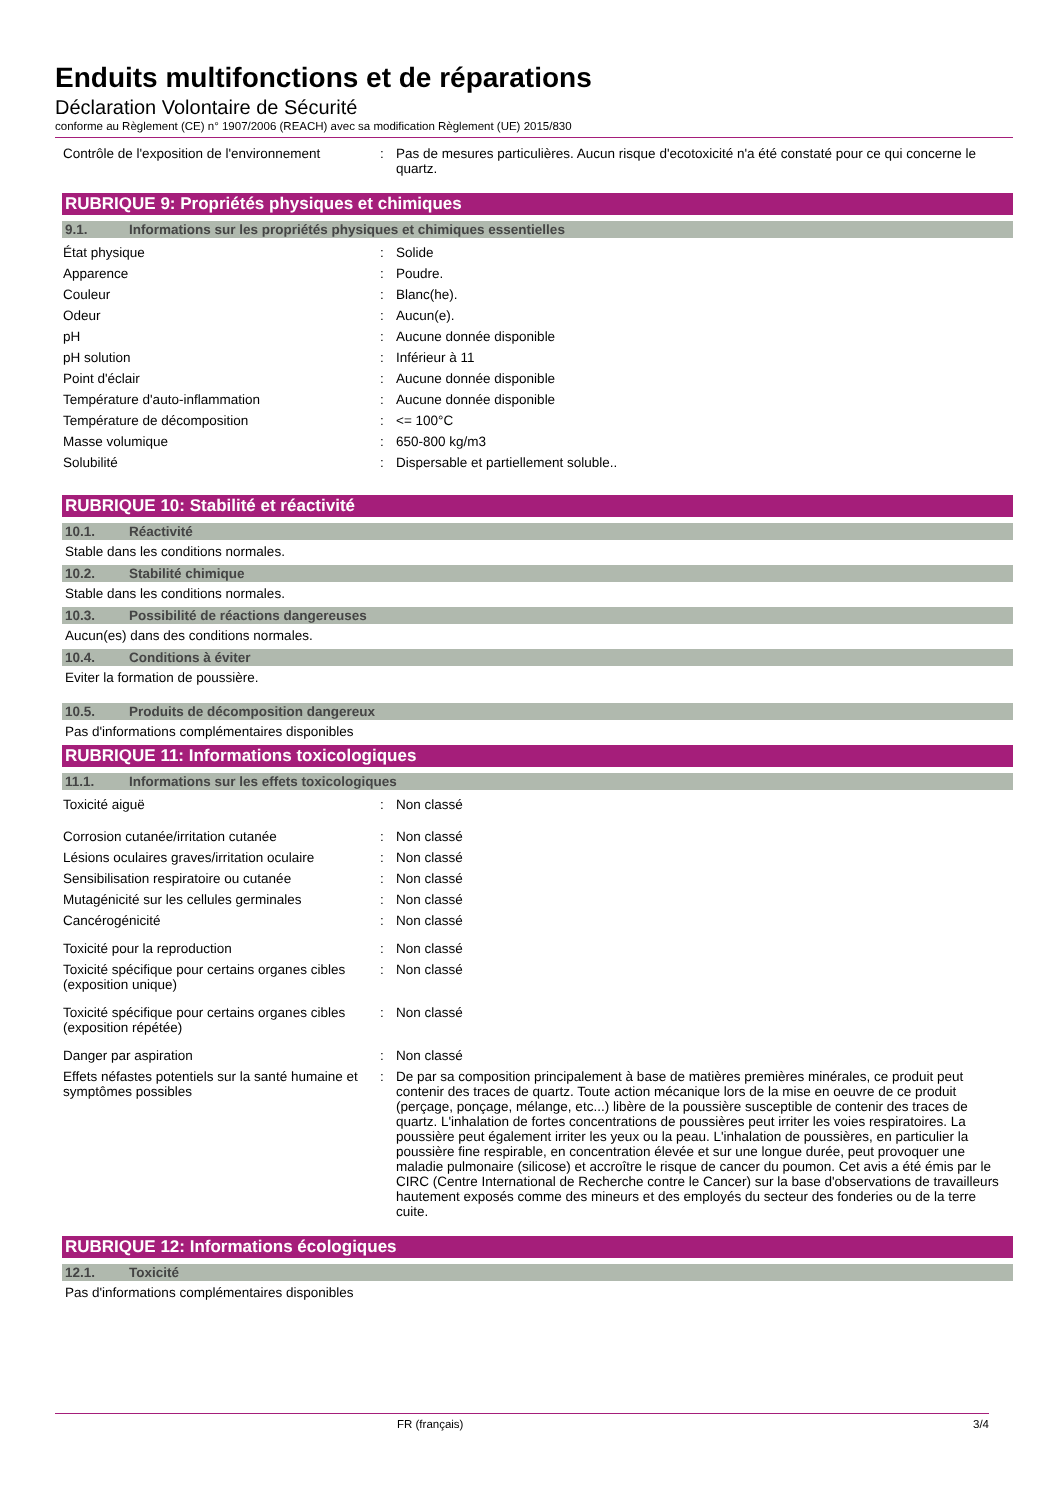Enduits multifonctions et de réparations
Déclaration Volontaire de Sécurité
conforme au Règlement (CE) n° 1907/2006 (REACH) avec sa modification Règlement (UE) 2015/830
| Contrôle de l'exposition de l'environnement | : | Pas de mesures particulières. Aucun risque d'ecotoxicité n'a été constaté pour ce qui concerne le quartz. |
RUBRIQUE 9: Propriétés physiques et chimiques
9.1. Informations sur les propriétés physiques et chimiques essentielles
| État physique | : | Solide |
| Apparence | : | Poudre. |
| Couleur | : | Blanc(he). |
| Odeur | : | Aucun(e). |
| pH | : | Aucune donnée disponible |
| pH solution | : | Inférieur à 11 |
| Point d'éclair | : | Aucune donnée disponible |
| Température d'auto-inflammation | : | Aucune donnée disponible |
| Température de décomposition | : | <= 100°C |
| Masse volumique | : | 650-800 kg/m3 |
| Solubilité | : | Dispersable et partiellement soluble.. |
RUBRIQUE 10: Stabilité et réactivité
10.1. Réactivité
Stable dans les conditions normales.
10.2. Stabilité chimique
Stable dans les conditions normales.
10.3. Possibilité de réactions dangereuses
Aucun(es) dans des conditions normales.
10.4. Conditions à éviter
Eviter la formation de poussière.
10.5. Produits de décomposition dangereux
Pas d'informations complémentaires disponibles
RUBRIQUE 11: Informations toxicologiques
11.1. Informations sur les effets toxicologiques
| Toxicité aiguë | : | Non classé |
| Corrosion cutanée/irritation cutanée | : | Non classé |
| Lésions oculaires graves/irritation oculaire | : | Non classé |
| Sensibilisation respiratoire ou cutanée | : | Non classé |
| Mutagénicité sur les cellules germinales | : | Non classé |
| Cancérogénicité | : | Non classé |
| Toxicité pour la reproduction | : | Non classé |
| Toxicité spécifique pour certains organes cibles (exposition unique) | : | Non classé |
| Toxicité spécifique pour certains organes cibles (exposition répétée) | : | Non classé |
| Danger par aspiration | : | Non classé |
| Effets néfastes potentiels sur la santé humaine et symptômes possibles | : | De par sa composition principalement à base de matières premières minérales, ce produit peut contenir des traces de quartz. Toute action mécanique lors de la mise en oeuvre de ce produit (perçage, ponçage, mélange, etc...) libère de la poussière susceptible de contenir des traces de quartz. L'inhalation de fortes concentrations de poussières peut irriter les voies respiratoires. La poussière peut également irriter les yeux ou la peau. L'inhalation de poussières, en particulier la poussière fine respirable, en concentration élevée et sur une longue durée, peut provoquer une maladie pulmonaire (silicose) et accroître le risque de cancer du poumon. Cet avis a été émis par le CIRC (Centre International de Recherche contre le Cancer) sur la base d'observations de travailleurs hautement exposés comme des mineurs et des employés du secteur des fonderies ou de la terre cuite. |
RUBRIQUE 12: Informations écologiques
12.1. Toxicité
Pas d'informations complémentaires disponibles
FR (français) 3/4